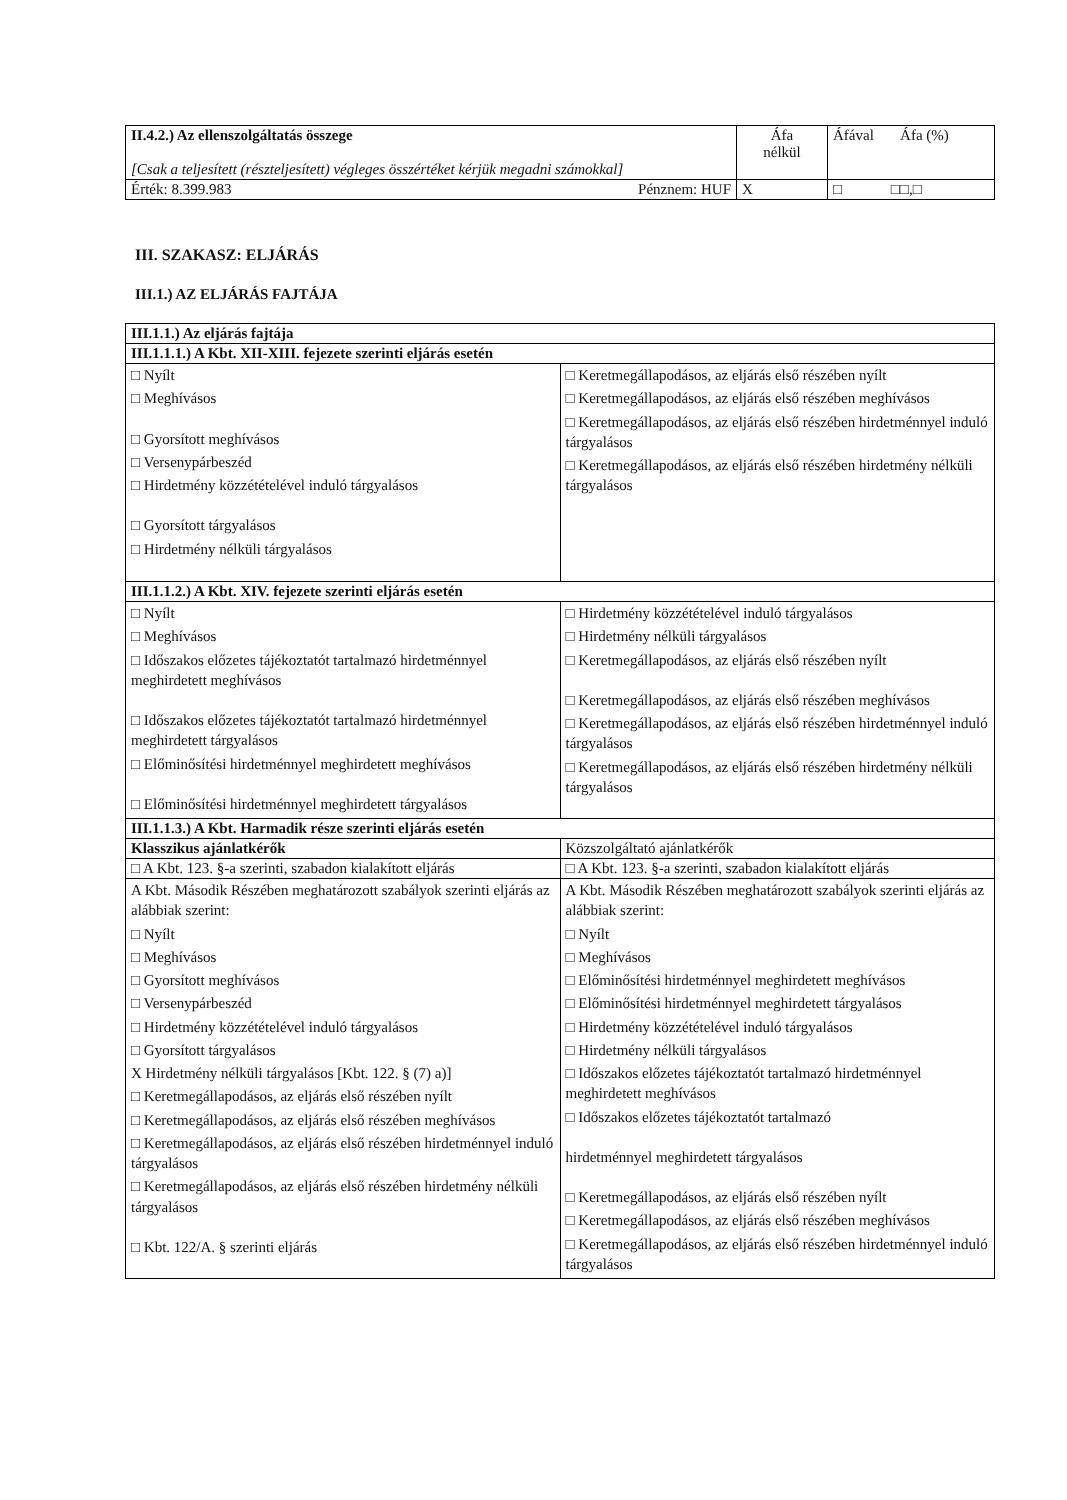| II.4.2.) Az ellenszolgáltatás összege [Csak a teljesített (részteljesített) végleges összértéket kérjük megadni számokkal] | Áfa nélkül | Áfával Áfa (%) |
| Érték: 8.399.983 Pénznem: HUF | X | □ □□,□ |
III. SZAKASZ: ELJÁRÁS
III.1.) AZ ELJÁRÁS FAJTÁJA
| III.1.1.) Az eljárás fajtája | |
| --- | --- |
| III.1.1.1.) A Kbt. XII-XIII. fejezete szerinti eljárás esetén | |
| □ Nyílt □ Meghívásos □ Gyorsított meghívásos □ Versenypárbeszéd □ Hirdetmény közzétételével induló tárgyalásos □ Gyorsított tárgyalásos □ Hirdetmény nélküli tárgyalásos | □ Keretmegállapodásos, az eljárás első részében nyílt □ Keretmegállapodásos, az eljárás első részében meghívásos □ Keretmegállapodásos, az eljárás első részében hirdetménnyel induló tárgyalásos □ Keretmegállapodásos, az eljárás első részében hirdetmény nélküli tárgyalásos |
| III.1.1.2.) A Kbt. XIV. fejezete szerinti eljárás esetén | |
| □ Nyílt □ Meghívásos □ Időszakos előzetes tájékoztatót tartalmazó hirdetménnyel meghirdetett meghívásos □ Időszakos előzetes tájékoztatót tartalmazó hirdetménnyel meghirdetett tárgyalásos □ Előminősítési hirdetménnyel meghirdetett meghívásos □ Előminősítési hirdetménnyel meghirdetett tárgyalásos | □ Hirdetmény közzétételével induló tárgyalásos □ Hirdetmény nélküli tárgyalásos □ Keretmegállapodásos, az eljárás első részében nyílt □ Keretmegállapodásos, az eljárás első részében meghívásos □ Keretmegállapodásos, az eljárás első részében hirdetménnyel induló tárgyalásos □ Keretmegállapodásos, az eljárás első részében hirdetmény nélküli tárgyalásos |
| III.1.1.3.) A Kbt. Harmadik része szerinti eljárás esetén | |
| Klasszikus ajánlatkérők | Közszolgáltató ajánlatkérők |
| □ A Kbt. 123. §-a szerinti, szabadon kialakított eljárás | □ A Kbt. 123. §-a szerinti, szabadon kialakított eljárás |
| A Kbt. Második Részében meghatározott szabályok szerinti eljárás az alábbiak szerint: □ Nyílt □ Meghívásos □ Gyorsított meghívásos □ Versenypárbeszéd □ Hirdetmény közzétételével induló tárgyalásos □ Gyorsított tárgyalásos X Hirdetmény nélküli tárgyalásos [Kbt. 122. § (7) a)] □ Keretmegállapodásos, az eljárás első részében nyílt □ Keretmegállapodásos, az eljárás első részében meghívásos □ Keretmegállapodásos, az eljárás első részében hirdetménnyel induló tárgyalásos □ Keretmegállapodásos, az eljárás első részében hirdetmény nélküli tárgyalásos □ Kbt. 122/A. § szerinti eljárás | A Kbt. Második Részében meghatározott szabályok szerinti eljárás az alábbiak szerint: □ Nyílt □ Meghívásos □ Előminősítési hirdetménnyel meghirdetett meghívásos □ Előminősítési hirdetménnyel meghirdetett tárgyalásos □ Hirdetmény közzétételével induló tárgyalásos □ Hirdetmény nélküli tárgyalásos □ Időszakos előzetes tájékoztatót tartalmazó hirdetménnyel meghirdetett meghívásos □ Időszakos előzetes tájékoztatót tartalmazó hirdetménnyel meghirdetett tárgyalásos □ Keretmegállapodásos, az eljárás első részében nyílt □ Keretmegállapodásos, az eljárás első részében meghívásos □ Keretmegállapodásos, az eljárás első részében hirdetménnyel induló tárgyalásos |